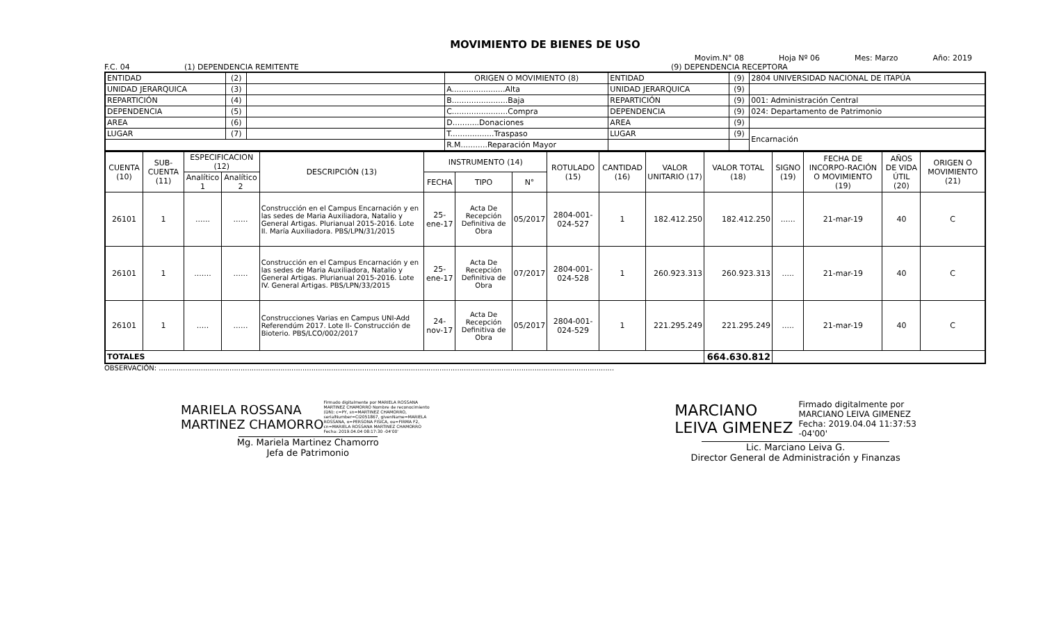MOVIMIENTO DE BIENES DE USO
Movim.N° 08 Hoja Nº 06 Mes: Marzo Año: 2019
F.C. 04 (1) DEPENDENCIA REMITENTE (9) DEPENDENCIA RECEPTORA
| ENTIDAD | (2) | | ORIGEN O MOVIMIENTO (8) | ENTIDAD | (9) | 2804 UNIVERSIDAD NACIONAL DE ITAPÚA |
| UNIDAD JERARQUICA | (3) | | A......................Alta | UNIDAD JERARQUICA | (9) | |
| REPARTICIÓN | (4) | | B.......................Baja | REPARTICIÓN | (9) | 001: Administración Central |
| DEPENDENCIA | (5) | | C.......................Compra | DEPENDENCIA | (9) | 024: Departamento de Patrimonio |
| AREA | (6) | | D...........Donaciones | AREA | (9) | |
| LUGAR | (7) | | T..................Traspaso | LUGAR | (9) | Encarnación |
| | | | R.M...........Reparación Mayor | | | |
| CUENTA (10) | SUB-CUENTA (11) | ESPECIFICACION (12) | | DESCRIPCIÓN (13) | INSTRUMENTO (14) | | | ROTULADO (15) | CANTIDAD (16) | VALOR UNITARIO (17) | VALOR TOTAL (18) | SIGNO (19) | FECHA DE INCORPO-RACIÓN O MOVIMIENTO (19) | AÑOS DE VIDA ÚTIL (20) | ORIGEN O MOVIMIENTO (21) |
| --- | --- | --- | --- | --- | --- | --- | --- | --- | --- | --- | --- | --- | --- | --- | --- |
| | | Analítico 1 | Analítico 2 | | FECHA | TIPO | N° | | | | | | | | |
| 26101 | 1 | ...... | ...... | Construcción en el Campus Encarnación y en las sedes de Maria Auxiliadora, Natalio y General Artigas. Plurianual 2015-2016. Lote II. María Auxiliadora. PBS/LPN/31/2015 | 25-ene-17 | Acta De Recepción Definitiva de Obra | 05/2017 | 2804-001-024-527 | 1 | 182.412.250 | 182.412.250 | ...... | 21-mar-19 | 40 | C |
| 26101 | 1 | ....... | ...... | Construcción en el Campus Encarnación y en las sedes de Maria Auxiliadora, Natalio y General Artigas. Plurianual 2015-2016. Lote IV. General Artigas. PBS/LPN/33/2015 | 25-ene-17 | Acta De Recepción Definitiva de Obra | 07/2017 | 2804-001-024-528 | 1 | 260.923.313 | 260.923.313 | ..... | 21-mar-19 | 40 | C |
| 26101 | 1 | ..... | ...... | Construcciones Varias en Campus UNI-Add Referendúm 2017. Lote II- Construcción de Bioterio. PBS/LCO/002/2017 | 24-nov-17 | Acta De Recepción Definitiva de Obra | 05/2017 | 2804-001-024-529 | 1 | 221.295.249 | 221.295.249 | ..... | 21-mar-19 | 40 | C |
| TOTALES | | | | | | | | | | | 664.630.812 | | | | |
OBSERVACIÓN: ..............................................................................................................................................................................................................
MARIELA ROSSANA
MARTINEZ CHAMORRO
Firmado digitalmente por MARIELA ROSSANA MARTINEZ CHAMORRO Nombre de reconocimiento (DN): c=PY, sn=MARTINEZ CHAMORRO, serialNumber=CI2051867, givenName=MARIELA ROSSANA, o=PERSONA FISICA, ou=FIRMA F2, cn=MARIELA ROSSANA MARTINEZ CHAMORRO Fecha: 2019.04.04 08:17:30 -04'00'
Mg. Mariela Martinez Chamorro
Jefa de Patrimonio
MARCIANO
LEIVA GIMENEZ
Firmado digitalmente por
MARCIANO LEIVA GIMENEZ
Fecha: 2019.04.04 11:37:53
-04'00'
Lic. Marciano Leiva G.
Director General de Administración y Finanzas